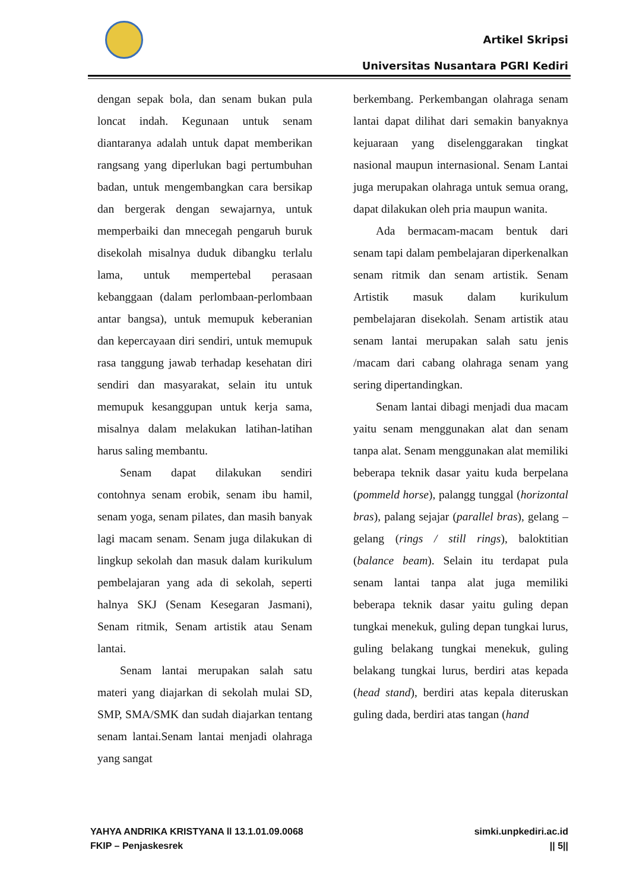Artikel Skripsi
Universitas Nusantara PGRI Kediri
dengan sepak bola, dan senam bukan pula loncat indah. Kegunaan untuk senam diantaranya adalah untuk dapat memberikan rangsang yang diperlukan bagi pertumbuhan badan, untuk mengembangkan cara bersikap dan bergerak dengan sewajarnya, untuk memperbaiki dan mnecegah pengaruh buruk disekolah misalnya duduk dibangku terlalu lama, untuk mempertebal perasaan kebanggaan (dalam perlombaan-perlombaan antar bangsa), untuk memupuk keberanian dan kepercayaan diri sendiri, untuk memupuk rasa tanggung jawab terhadap kesehatan diri sendiri dan masyarakat, selain itu untuk memupuk kesanggupan untuk kerja sama, misalnya dalam melakukan latihan-latihan harus saling membantu.
Senam dapat dilakukan sendiri contohnya senam erobik, senam ibu hamil, senam yoga, senam pilates, dan masih banyak lagi macam senam. Senam juga dilakukan di lingkup sekolah dan masuk dalam kurikulum pembelajaran yang ada di sekolah, seperti halnya SKJ (Senam Kesegaran Jasmani), Senam ritmik, Senam artistik atau Senam lantai.
Senam lantai merupakan salah satu materi yang diajarkan di sekolah mulai SD, SMP, SMA/SMK dan sudah diajarkan tentang senam lantai.Senam lantai menjadi olahraga yang sangat
berkembang. Perkembangan olahraga senam lantai dapat dilihat dari semakin banyaknya kejuaraan yang diselenggarakan tingkat nasional maupun internasional. Senam Lantai juga merupakan olahraga untuk semua orang, dapat dilakukan oleh pria maupun wanita.
Ada bermacam-macam bentuk dari senam tapi dalam pembelajaran diperkenalkan senam ritmik dan senam artistik. Senam Artistik masuk dalam kurikulum pembelajaran disekolah. Senam artistik atau senam lantai merupakan salah satu jenis /macam dari cabang olahraga senam yang sering dipertandingkan.
Senam lantai dibagi menjadi dua macam yaitu senam menggunakan alat dan senam tanpa alat. Senam menggunakan alat memiliki beberapa teknik dasar yaitu kuda berpelana (pommeld horse), palangg tunggal (horizontal bras), palang sejajar (parallel bras), gelang – gelang (rings / still rings), baloktitian (balance beam). Selain itu terdapat pula senam lantai tanpa alat juga memiliki beberapa teknik dasar yaitu guling depan tungkai menekuk, guling depan tungkai lurus, guling belakang tungkai menekuk, guling belakang tungkai lurus, berdiri atas kepada (head stand), berdiri atas kepala diteruskan guling dada, berdiri atas tangan (hand
YAHYA ANDRIKA KRISTYANA ll 13.1.01.09.0068
FKIP – Penjaskesrek
simki.unpkediri.ac.id
|| 5||